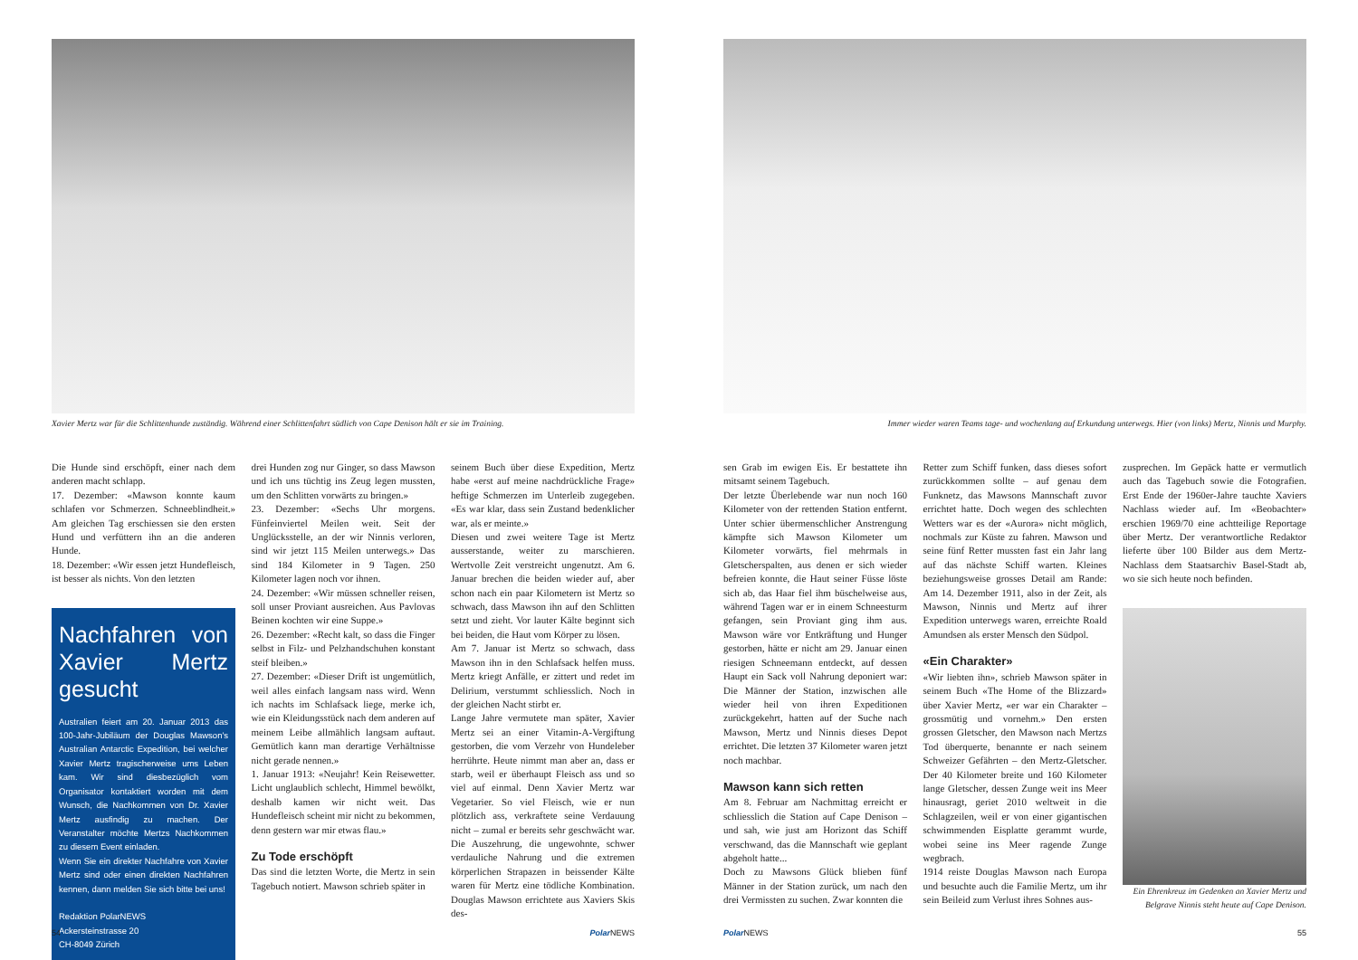Xavier Mertz war für die Schlittenhunde zuständig. Während einer Schlittenfahrt südlich von Cape Denison hält er sie im Training.
Die Hunde sind erschöpft, einer nach dem anderen macht schlapp.
17. Dezember: «Mawson konnte kaum schlafen vor Schmerzen. Schneeblindheit.» Am gleichen Tag erschiessen sie den ersten Hund und verfüttern ihn an die anderen Hunde.
18. Dezember: «Wir essen jetzt Hundefleisch, ist besser als nichts. Von den letzten
Nachfahren von Xavier Mertz gesucht
Australien feiert am 20. Januar 2013 das 100-Jahr-Jubiläum der Douglas Mawson's Australian Antarctic Expedition, bei welcher Xavier Mertz tragischerweise ums Leben kam. Wir sind diesbezüglich vom Organisator kontaktiert worden mit dem Wunsch, die Nachkommen von Dr. Xavier Mertz ausfindig zu machen. Der Veranstalter möchte Mertzs Nachkommen zu diesem Event einladen.
Wenn Sie ein direkter Nachfahre von Xavier Mertz sind oder einen direkten Nachfahren kennen, dann melden Sie sich bitte bei uns!
Redaktion PolarNEWS
Ackersteinstrasse 20
CH-8049 Zürich
drei Hunden zog nur Ginger, so dass Mawson und ich uns tüchtig ins Zeug legen mussten, um den Schlitten vorwärts zu bringen.»
23. Dezember: «Sechs Uhr morgens. Fünfeinviertel Meilen weit. Seit der Unglücksstelle, an der wir Ninnis verloren, sind wir jetzt 115 Meilen unterwegs.» Das sind 184 Kilometer in 9 Tagen. 250 Kilometer lagen noch vor ihnen.
24. Dezember: «Wir müssen schneller reisen, soll unser Proviant ausreichen. Aus Pavlovas Beinen kochten wir eine Suppe.»
26. Dezember: «Recht kalt, so dass die Finger selbst in Filz- und Pelzhandschuhen konstant steif bleiben.»
27. Dezember: «Dieser Drift ist ungemütlich, weil alles einfach langsam nass wird. Wenn ich nachts im Schlafsack liege, merke ich, wie ein Kleidungsstück nach dem anderen auf meinem Leibe allmählich langsam auftaut. Gemütlich kann man derartige Verhältnisse nicht gerade nennen.»
1. Januar 1913: «Neujahr! Kein Reisewetter. Licht unglaublich schlecht, Himmel bewölkt, deshalb kamen wir nicht weit. Das Hundefleisch scheint mir nicht zu bekommen, denn gestern war mir etwas flau.»
Zu Tode erschöpft
Das sind die letzten Worte, die Mertz in sein Tagebuch notiert. Mawson schrieb später in
seinem Buch über diese Expedition, Mertz habe «erst auf meine nachdrückliche Frage» heftige Schmerzen im Unterleib zugegeben. «Es war klar, dass sein Zustand bedenklicher war, als er meinte.»
Diesen und zwei weitere Tage ist Mertz ausserstande, weiter zu marschieren. Wertvolle Zeit verstreicht ungenutzt. Am 6. Januar brechen die beiden wieder auf, aber schon nach ein paar Kilometern ist Mertz so schwach, dass Mawson ihn auf den Schlitten setzt und zieht. Vor lauter Kälte beginnt sich bei beiden, die Haut vom Körper zu lösen.
Am 7. Januar ist Mertz so schwach, dass Mawson ihn in den Schlafsack helfen muss. Mertz kriegt Anfälle, er zittert und redet im Delirium, verstummt schliesslich. Noch in der gleichen Nacht stirbt er.
Lange Jahre vermutete man später, Xavier Mertz sei an einer Vitamin-A-Vergiftung gestorben, die vom Verzehr von Hundeleber herrührte. Heute nimmt man aber an, dass er starb, weil er überhaupt Fleisch ass und so viel auf einmal. Denn Xavier Mertz war Vegetarier. So viel Fleisch, wie er nun plötzlich ass, verkraftete seine Verdauung nicht – zumal er bereits sehr geschwächt war. Die Auszehrung, die ungewohnte, schwer verdauliche Nahrung und die extremen körperlichen Strapazen in beissender Kälte waren für Mertz eine tödliche Kombination. Douglas Mawson errichtete aus Xaviers Skis des-
54 Polar NEWS
Immer wieder waren Teams tage- und wochenlang auf Erkundung unterwegs. Hier (von links) Mertz, Ninnis und Murphy.
sen Grab im ewigen Eis. Er bestattete ihn mitsamt seinem Tagebuch.
Der letzte Überlebende war nun noch 160 Kilometer von der rettenden Station entfernt. Unter schier übermenschlicher Anstrengung kämpfte sich Mawson Kilometer um Kilometer vorwärts, fiel mehrmals in Gletscherspalten, aus denen er sich wieder befreien konnte, die Haut seiner Füsse löste sich ab, das Haar fiel ihm büschelweise aus, während Tagen war er in einem Schneesturm gefangen, sein Proviant ging ihm aus. Mawson wäre vor Entkräftung und Hunger gestorben, hätte er nicht am 29. Januar einen riesigen Schneemann entdeckt, auf dessen Haupt ein Sack voll Nahrung deponiert war: Die Männer der Station, inzwischen alle wieder heil von ihren Expeditionen zurückgekehrt, hatten auf der Suche nach Mawson, Mertz und Ninnis dieses Depot errichtet. Die letzten 37 Kilometer waren jetzt noch machbar.
Mawson kann sich retten
Am 8. Februar am Nachmittag erreicht er schliesslich die Station auf Cape Denison – und sah, wie just am Horizont das Schiff verschwand, das die Mannschaft wie geplant abgeholt hatte...
Doch zu Mawsons Glück blieben fünf Männer in der Station zurück, um nach den drei Vermissten zu suchen. Zwar konnten die
Retter zum Schiff funken, dass dieses sofort zurückkommen sollte – auf genau dem Funknetz, das Mawsons Mannschaft zuvor errichtet hatte. Doch wegen des schlechten Wetters war es der «Aurora» nicht möglich, nochmals zur Küste zu fahren. Mawson und seine fünf Retter mussten fast ein Jahr lang auf das nächste Schiff warten. Kleines beziehungsweise grosses Detail am Rande: Am 14. Dezember 1911, also in der Zeit, als Mawson, Ninnis und Mertz auf ihrer Expedition unterwegs waren, erreichte Roald Amundsen als erster Mensch den Südpol.
«Ein Charakter»
«Wir liebten ihn», schrieb Mawson später in seinem Buch «The Home of the Blizzard» über Xavier Mertz, «er war ein Charakter – grossmütig und vornehm.» Den ersten grossen Gletscher, den Mawson nach Mertzs Tod überquerte, benannte er nach seinem Schweizer Gefährten – den Mertz-Gletscher. Der 40 Kilometer breite und 160 Kilometer lange Gletscher, dessen Zunge weit ins Meer hinausragt, geriet 2010 weltweit in die Schlagzeilen, weil er von einer gigantischen schwimmenden Eisplatte gerammt wurde, wobei seine ins Meer ragende Zunge wegbrach.
1914 reiste Douglas Mawson nach Europa und besuchte auch die Familie Mertz, um ihr sein Beileid zum Verlust ihres Sohnes aus-
zusprechen. Im Gepäck hatte er vermutlich auch das Tagebuch sowie die Fotografien. Erst Ende der 1960er-Jahre tauchte Xaviers Nachlass wieder auf. Im «Beobachter» erschien 1969/70 eine achtteilige Reportage über Mertz. Der verantwortliche Redaktor lieferte über 100 Bilder aus dem Mertz-Nachlass dem Staatsarchiv Basel-Stadt ab, wo sie sich heute noch befinden.
Ein Ehrenkreuz im Gedenken an Xavier Mertz und Belgrave Ninnis steht heute auf Cape Denison.
Polar NEWS 55